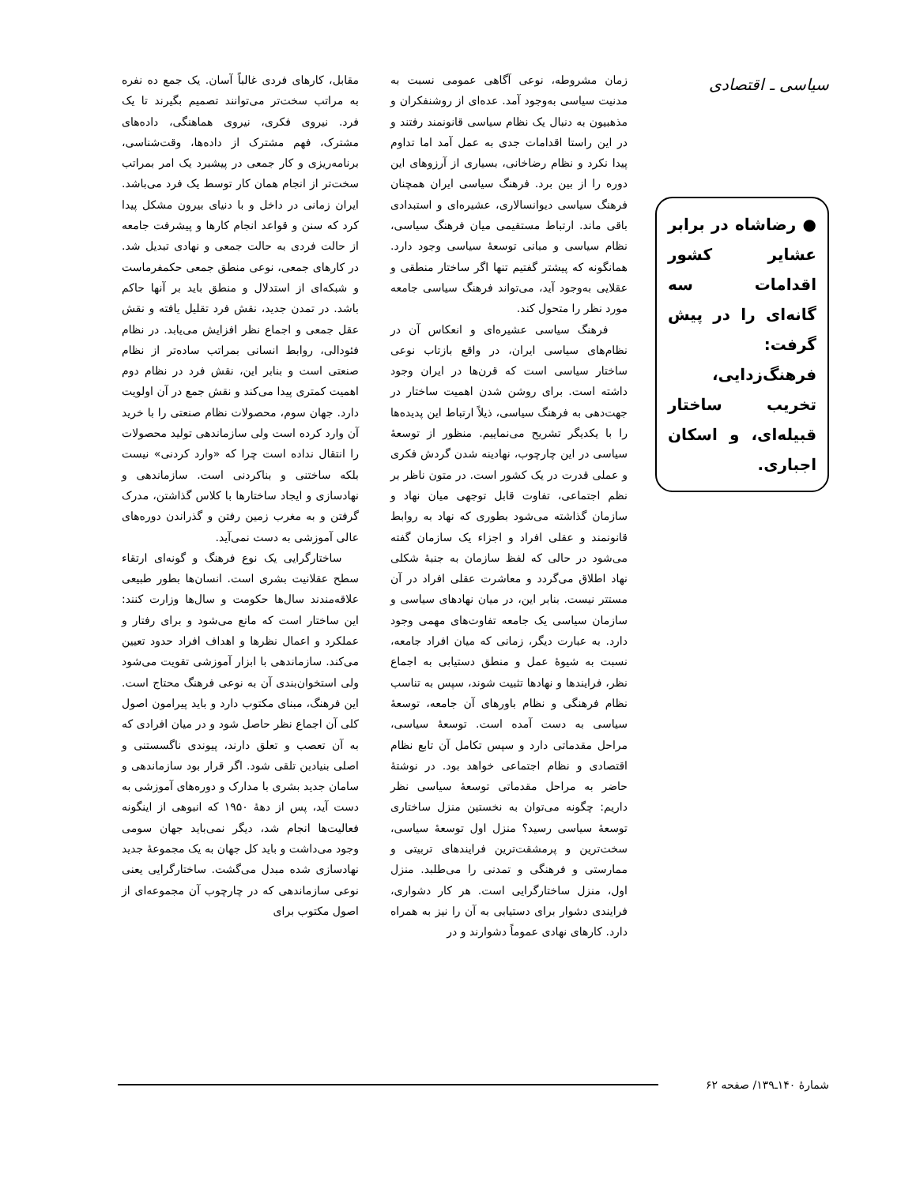سیاسی ـ اقتصادی
● رضاشاه در برابر عشایر کشور اقدامات سه گانه‌ای را در پیش گرفت: فرهنگ‌زدایی، تخریب ساختار قبیله‌ای، و اسکان اجباری.
زمان مشروطه، نوعی آگاهی عمومی نسبت به مدنیت سیاسی به‌وجود آمد. عده‌ای از روشنفکران و مذهبیون به دنبال یک نظام سیاسی قانونمند رفتند و در این راستا اقدامات جدی به عمل آمد اما تداوم پیدا نکرد و نظام رضاخانی، بسیاری از آرزوهای این دوره را از بین برد. فرهنگ سیاسی ایران همچنان فرهنگ سیاسی دیوانسالاری، عشیره‌ای و استبدادی باقی ماند. ارتباط مستقیمی میان فرهنگ سیاسی، نظام سیاسی و مبانی توسعهٔ سیاسی وجود دارد. همانگونه که پیشتر گفتیم تنها اگر ساختار منطقی و عقلایی به‌وجود آید، می‌تواند فرهنگ سیاسی جامعه مورد نظر را متحول کند.
فرهنگ سیاسی عشیره‌ای و انعکاس آن در نظام‌های سیاسی ایران، در واقع بازتاب نوعی ساختار سیاسی است که قرن‌ها در ایران وجود داشته است. برای روشن شدن اهمیت ساختار در جهت‌دهی به فرهنگ سیاسی، ذیلاً ارتباط این پدیده‌ها را با یکدیگر تشریح می‌نماییم. منظور از توسعهٔ سیاسی در این چارچوب، نهادینه شدن گردش فکری و عملی قدرت در یک کشور است. در متون ناظر بر نظم اجتماعی، تفاوت قابل توجهی میان نهاد و سازمان گذاشته می‌شود بطوری که نهاد به روابط قانونمند و عقلی افراد و اجزاء یک سازمان گفته می‌شود در حالی که لفظ سازمان به جنبهٔ شکلی نهاد اطلاق می‌گردد و معاشرت عقلی افراد در آن مستتر نیست. بنابر این، در میان نهادهای سیاسی و سازمان سیاسی یک جامعه تفاوت‌های مهمی وجود دارد. به عبارت دیگر، زمانی که میان افراد جامعه، نسبت به شیوهٔ عمل و منطق دستیابی به اجماع نظر، فرایندها و نهادها تثبیت شوند، سپس به تناسب نظام فرهنگی و نظام باورهای آن جامعه، توسعهٔ سیاسی به دست آمده است. توسعهٔ سیاسی، مراحل مقدماتی دارد و سپس تکامل آن تابع نظام اقتصادی و نظام اجتماعی خواهد بود. در نوشتهٔ حاضر به مراحل مقدماتی توسعهٔ سیاسی نظر داریم: چگونه می‌توان به نخستین منزل ساختاری توسعهٔ سیاسی رسید؟ منزل اول توسعهٔ سیاسی، سخت‌ترین و پرمشقت‌ترین فرایندهای تربیتی و ممارستی و فرهنگی و تمدنی را می‌طلبد. منزل اول، منزل ساختارگرایی است. هر کار دشواری، فرایندی دشوار برای دستیابی به آن را نیز به همراه دارد. کارهای نهادی عموماً دشوارند و در
مقابل، کارهای فردی غالباً آسان. یک جمع ده نفره به مراتب سخت‌تر می‌توانند تصمیم بگیرند تا یک فرد. نیروی فکری، نیروی هماهنگی، داده‌های مشترک، فهم مشترک از داده‌ها، وقت‌شناسی، برنامه‌ریزی و کار جمعی در پیشبرد یک امر بمراتب سخت‌تر از انجام همان کار توسط یک فرد می‌باشد. ایران زمانی در داخل و با دنیای بیرون مشکل پیدا کرد که سنن و قواعد انجام کارها و پیشرفت جامعه از حالت فردی به حالت جمعی و نهادی تبدیل شد. در کارهای جمعی، نوعی منطق جمعی حکمفرماست و شبکه‌ای از استدلال و منطق باید بر آنها حاکم باشد. در تمدن جدید، نقش فرد تقلیل یافته و نقش عقل جمعی و اجماع نظر افزایش می‌یابد. در نظام فئودالی، روابط انسانی بمراتب ساده‌تر از نظام صنعتی است و بنابر این، نقش فرد در نظام دوم اهمیت کمتری پیدا می‌کند و نقش جمع در آن اولویت دارد. جهان سوم، محصولات نظام صنعتی را با خرید آن وارد کرده است ولی سازماندهی تولید محصولات را انتقال نداده است چرا که «وارد کردنی» نیست بلکه ساختنی و بناکردنی است. سازماندهی و نهادسازی و ایجاد ساختارها با کلاس گذاشتن، مدرک گرفتن و به مغرب زمین رفتن و گذراندن دوره‌های عالی آموزشی به دست نمی‌آید.
ساختارگرایی یک نوع فرهنگ و گونه‌ای ارتقاء سطح عقلانیت بشری است. انسان‌ها بطور طبیعی علاقه‌مندند سال‌ها حکومت و سال‌ها وزارت کنند: این ساختار است که مانع می‌شود و برای رفتار و عملکرد و اعمال نظرها و اهداف افراد حدود تعیین می‌کند. سازماندهی با ابزار آموزشی تقویت می‌شود ولی استخوان‌بندی آن به نوعی فرهنگ محتاج است. این فرهنگ، مبنای مکتوب دارد و باید پیرامون اصول کلی آن اجماع نظر حاصل شود و در میان افرادی که به آن تعصب و تعلق دارند، پیوندی ناگسستنی و اصلی بنیادین تلقی شود. اگر قرار بود سازماندهی و سامان جدید بشری با مدارک و دوره‌های آموزشی به دست آید، پس از دههٔ ۱۹۵۰ که انبوهی از اینگونه فعالیت‌ها انجام شد، دیگر نمی‌باید جهان سومی وجود می‌داشت و باید کل جهان به یک مجموعهٔ جدید نهادسازی شده مبدل می‌گشت. ساختارگرایی یعنی نوعی سازماندهی که در چارچوب آن مجموعه‌ای از اصول مکتوب برای
شمارهٔ ۱۴۰ـ۱۳۹/ صفحه ۶۲